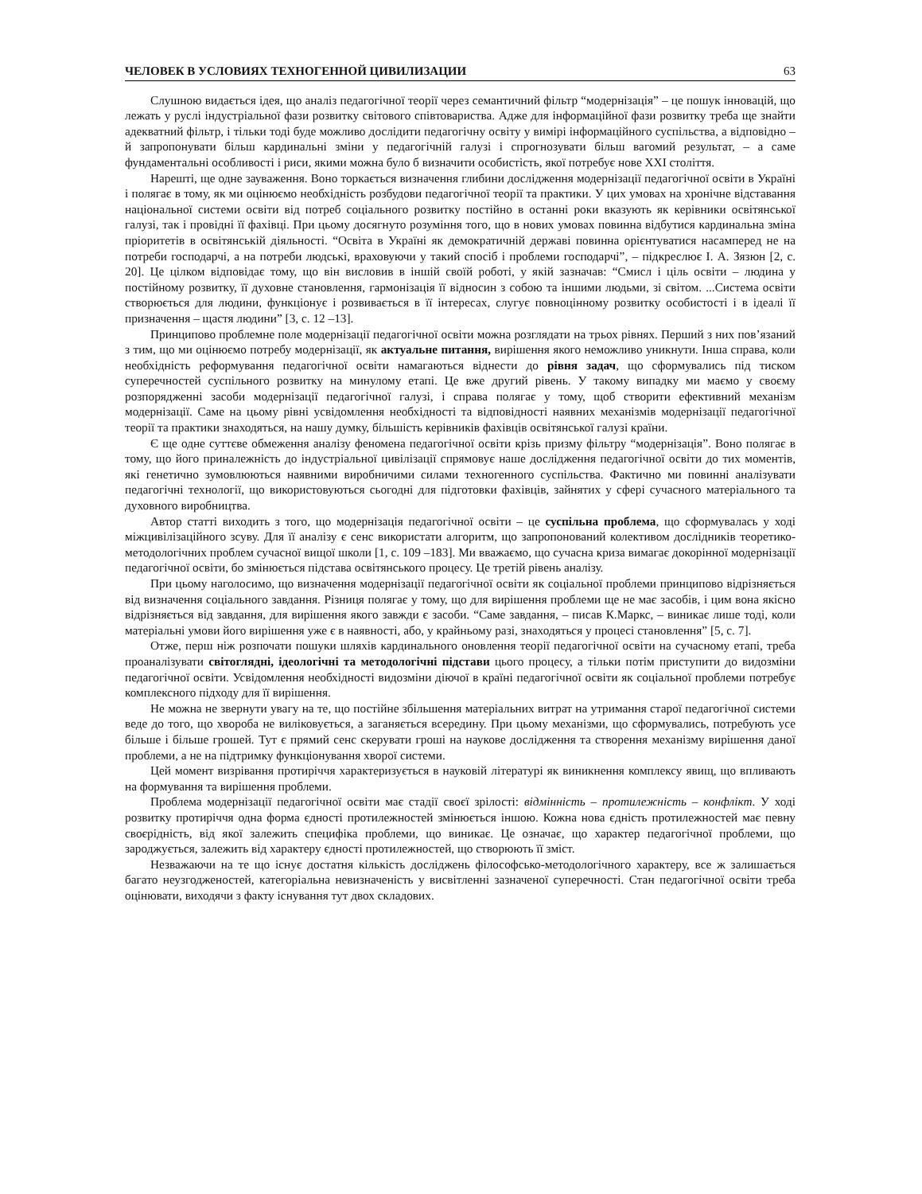ЧЕЛОВЕК В УСЛОВИЯХ ТЕХНОГЕННОЙ ЦИВИЛИЗАЦИИ 63
Слушною видається ідея, що аналіз педагогічної теорії через семантичний фільтр “модернізація” – це пошук інновацій, що лежать у руслі індустріальної фази розвитку світового співтовариства. Адже для інформаційної фази розвитку треба ще знайти адекватний фільтр, і тільки тоді буде можливо дослідити педагогічну освіту у вимірі інформаційного суспільства, а відповідно – й запропонувати більш кардинальні зміни у педагогічній галузі і спрогнозувати більш вагомий результат, – а саме фундаментальні особливості і риси, якими можна було б визначити особистість, якої потребує нове XXI століття.
Нарешті, ще одне зауваження. Воно торкається визначення глибини дослідження модернізації педагогічної освіти в Україні і полягає в тому, як ми оцінюємо необхідність розбудови педагогічної теорії та практики. У цих умовах на хронічне відставання національної системи освіти від потреб соціального розвитку постійно в останні роки вказують як керівники освітянської галузі, так і провідні її фахівці. При цьому досягнуто розуміння того, що в нових умовах повинна відбутися кардинальна зміна пріоритетів в освітянській діяльності. “Освіта в Україні як демократичній державі повинна орієнтуватися насамперед не на потреби господарчі, а на потреби людські, враховуючи у такий спосіб і проблеми господарчі”, – підкреслює І. А. Зязюн [2, с. 20]. Це цілком відповідає тому, що він висловив в іншій своїй роботі, у якій зазначав: “Смисл і ціль освіти – людина у постійному розвитку, її духовне становлення, гармонізація її відносин з собою та іншими людьми, зі світом. ...Система освіти створюється для людини, функціонує і розвивається в її інтересах, слугує повноцінному розвитку особистості і в ідеалі її призначення – щастя людини” [3, с. 12 –13].
Принципово проблемне поле модернізації педагогічної освіти можна розглядати на трьох рівнях. Перший з них пов’язаний з тим, що ми оцінюємо потребу модернізації, як актуальне питання, вирішення якого неможливо уникнути. Інша справа, коли необхідність реформування педагогічної освіти намагаються віднести до рівня задач, що сформувались під тиском суперечностей суспільного розвитку на минулому етапі. Це вже другий рівень. У такому випадку ми маємо у своєму розпорядженні засоби модернізації педагогічної галузі, і справа полягає у тому, щоб створити ефективний механізм модернізації. Саме на цьому рівні усвідомлення необхідності та відповідності наявних механізмів модернізації педагогічної теорії та практики знаходяться, на нашу думку, більшість керівників фахівців освітянської галузі країни.
Є ще одне суттєве обмеження аналізу феномена педагогічної освіти крізь призму фільтру “модернізація”. Воно полягає в тому, що його приналежність до індустріальної цивілізації спрямовує наше дослідження педагогічної освіти до тих моментів, які генетично зумовлюються наявними виробничими силами техногенного суспільства. Фактично ми повинні аналізувати педагогічні технології, що використовуються сьогодні для підготовки фахівців, зайнятих у сфері сучасного матеріального та духовного виробництва.
Автор статті виходить з того, що модернізація педагогічної освіти – це суспільна проблема, що сформувалась у ході міжцивілізаційного зсуву. Для її аналізу є сенс використати алгоритм, що запропонований колективом дослідників теоретико-методологічних проблем сучасної вищої школи [1, с. 109 –183]. Ми вважаємо, що сучасна криза вимагає докорінної модернізації педагогічної освіти, бо змінюється підстава освітянського процесу. Це третій рівень аналізу.
При цьому наголосимо, що визначення модернізації педагогічної освіти як соціальної проблеми принципово відрізняється від визначення соціального завдання. Різниця полягає у тому, що для вирішення проблеми ще не має засобів, і цим вона якісно відрізняється від завдання, для вирішення якого завжди є засоби. “Саме завдання, – писав К.Маркс, – виникає лише тоді, коли матеріальні умови його вирішення уже є в наявності, або, у крайньому разі, знаходяться у процесі становлення” [5, с. 7].
Отже, перш ніж розпочати пошуки шляхів кардинального оновлення теорії педагогічної освіти на сучасному етапі, треба проаналізувати світоглядні, ідеологічні та методологічні підстави цього процесу, а тільки потім приступити до видозміни педагогічної освіти. Усвідомлення необхідності видозміни діючої в країні педагогічної освіти як соціальної проблеми потребує комплексного підходу для її вирішення.
Не можна не звернути увагу на те, що постійне збільшення матеріальних витрат на утримання старої педагогічної системи веде до того, що хвороба не виліковується, а заганяється всередину. При цьому механізми, що сформувались, потребують усе більше і більше грошей. Тут є прямий сенс скерувати гроші на наукове дослідження та створення механізму вирішення даної проблеми, а не на підтримку функціонування хворої системи.
Цей момент визрівання протиріччя характеризується в науковій літературі як виникнення комплексу явищ, що впливають на формування та вирішення проблеми.
Проблема модернізації педагогічної освіти має стадії своєї зрілості: відмінність – протилежність – конфлікт. У ході розвитку протиріччя одна форма єдності протилежностей змінюється іншою. Кожна нова єдність протилежностей має певну своєрідність, від якої залежить специфіка проблеми, що виникає. Це означає, що характер педагогічної проблеми, що зароджується, залежить від характеру єдності протилежностей, що створюють її зміст.
Незважаючи на те що існує достатня кількість досліджень філософсько-методологічного характеру, все ж залишається багато неузгодженостей, категоріальна невизначеність у висвітленні зазначеної суперечності. Стан педагогічної освіти треба оцінювати, виходячи з факту існування тут двох складових.